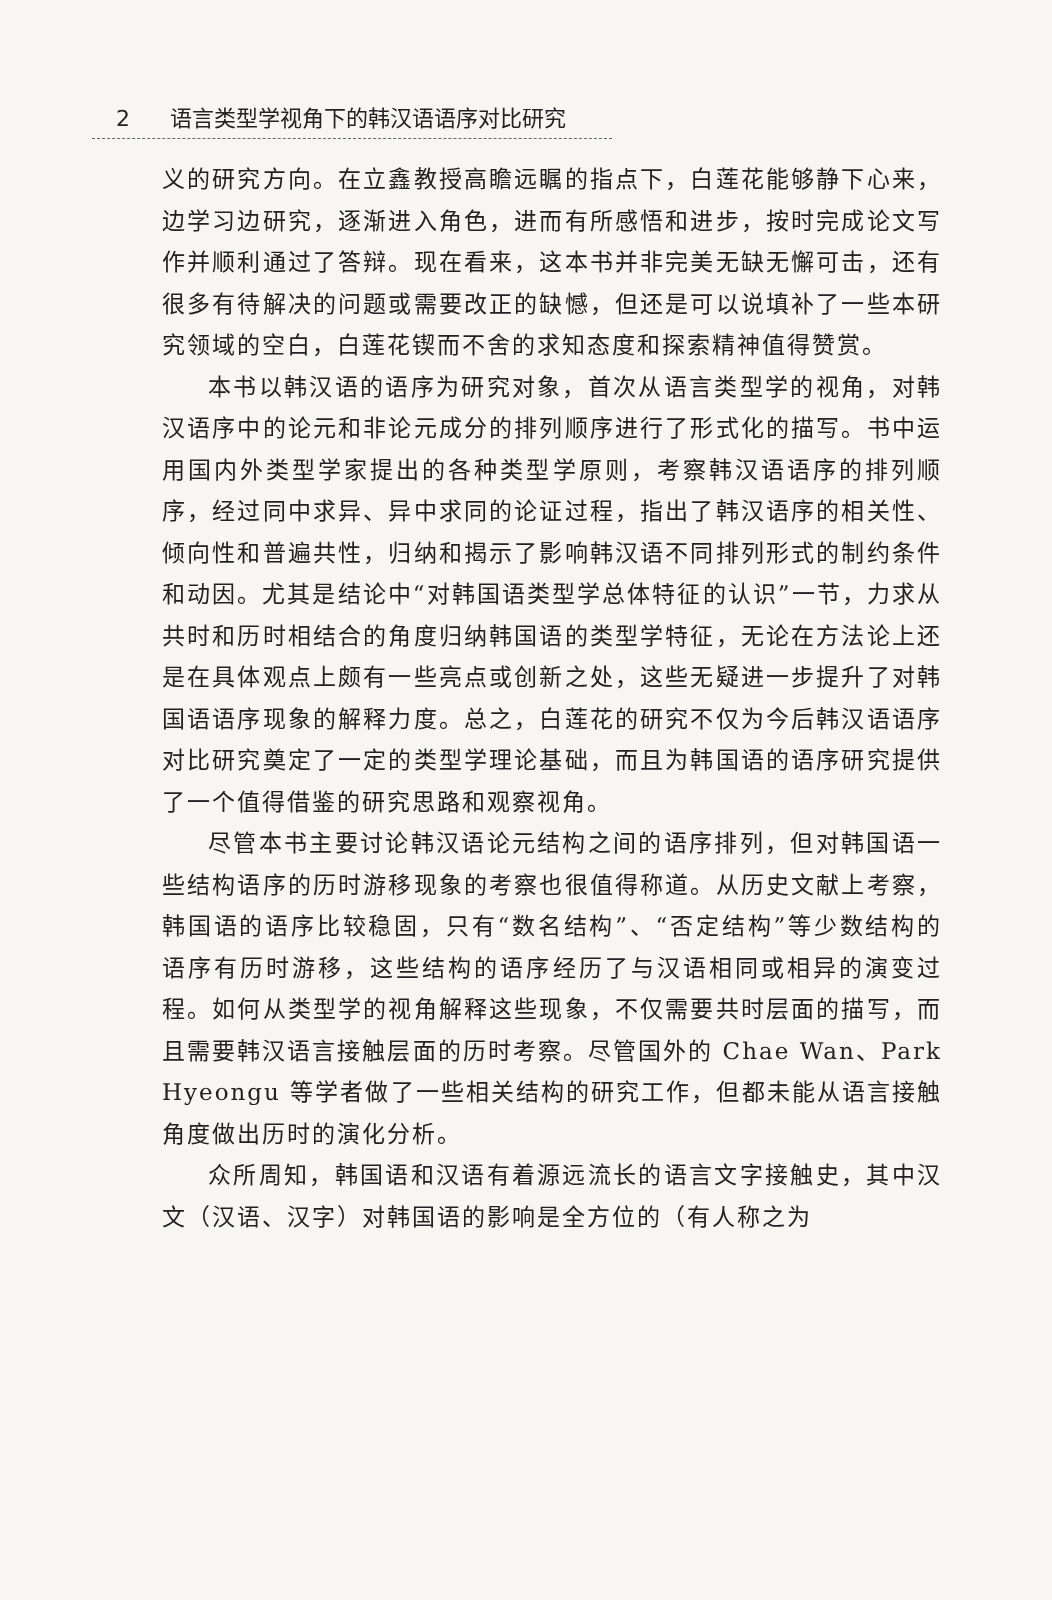2 语言类型学视角下的韩汉语语序对比研究
义的研究方向。在立鑫教授高瞻远瞩的指点下，白莲花能够静下心来，边学习边研究，逐渐进入角色，进而有所感悟和进步，按时完成论文写作并顺利通过了答辩。现在看来，这本书并非完美无缺无懈可击，还有很多有待解决的问题或需要改正的缺憾，但还是可以说填补了一些本研究领域的空白，白莲花锲而不舍的求知态度和探索精神值得赞赏。
本书以韩汉语的语序为研究对象，首次从语言类型学的视角，对韩汉语序中的论元和非论元成分的排列顺序进行了形式化的描写。书中运用国内外类型学家提出的各种类型学原则，考察韩汉语语序的排列顺序，经过同中求异、异中求同的论证过程，指出了韩汉语序的相关性、倾向性和普遍共性，归纳和揭示了影响韩汉语不同排列形式的制约条件和动因。尤其是结论中“对韩国语类型学总体特征的认识”一节，力求从共时和历时相结合的角度归纳韩国语的类型学特征，无论在方法论上还是在具体观点上颇有一些亮点或创新之处，这些无疑进一步提升了对韩国语语序现象的解释力度。总之，白莲花的研究不仅为今后韩汉语语序对比研究奠定了一定的类型学理论基础，而且为韩国语的语序研究提供了一个值得借鉴的研究思路和观察视角。
尽管本书主要讨论韩汉语论元结构之间的语序排列，但对韩国语一些结构语序的历时游移现象的考察也很值得称道。从历史文献上考察，韩国语的语序比较稳固，只有“数名结构”、“否定结构”等少数结构的语序有历时游移，这些结构的语序经历了与汉语相同或相异的演变过程。如何从类型学的视角解释这些现象，不仅需要共时层面的描写，而且需要韩汉语言接触层面的历时考察。尽管国外的 Chae Wan、Park Hyeongu 等学者做了一些相关结构的研究工作，但都未能从语言接触角度做出历时的演化分析。
众所周知，韩国语和汉语有着源远流长的语言文字接触史，其中汉文（汉语、汉字）对韩国语的影响是全方位的（有人称之为